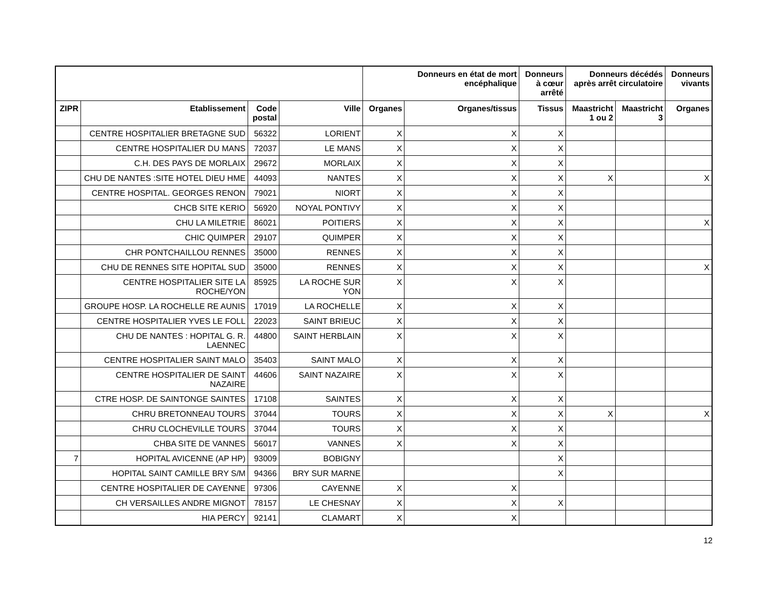| | | | | Donneurs en état de mort encéphalique | | Donneurs à cœur arrêté | Donneurs décédés après arrêt circulatoire | | Donneurs vivants |
| --- | --- | --- | --- | --- | --- | --- | --- | --- | --- |
| ZIPR | Etablissement | Code postal | Ville | Organes | Organes/tissus | Tissus | Maastricht 1 ou 2 | Maastricht 3 | Organes |
| | CENTRE HOSPITALIER BRETAGNE SUD | 56322 | LORIENT | X | X | X | | | |
| | CENTRE HOSPITALIER DU MANS | 72037 | LE MANS | X | X | X | | | |
| | C.H. DES PAYS DE MORLAIX | 29672 | MORLAIX | X | X | X | | | |
| | CHU DE NANTES :SITE HOTEL DIEU HME | 44093 | NANTES | X | X | X | X | | X |
| | CENTRE HOSPITAL. GEORGES RENON | 79021 | NIORT | X | X | X | | | |
| | CHCB SITE KERIO | 56920 | NOYAL PONTIVY | X | X | X | | | |
| | CHU LA MILETRIE | 86021 | POITIERS | X | X | X | | | X |
| | CHIC QUIMPER | 29107 | QUIMPER | X | X | X | | | |
| | CHR PONTCHAILLOU RENNES | 35000 | RENNES | X | X | X | | | |
| | CHU DE RENNES SITE HOPITAL SUD | 35000 | RENNES | X | X | X | | | X |
| | CENTRE HOSPITALIER SITE LA ROCHE/YON | 85925 | LA ROCHE SUR YON | X | X | X | | | |
| | GROUPE HOSP. LA ROCHELLE RE AUNIS | 17019 | LA ROCHELLE | X | X | X | | | |
| | CENTRE HOSPITALIER YVES LE FOLL | 22023 | SAINT BRIEUC | X | X | X | | | |
| | CHU DE NANTES : HOPITAL G. R. LAENNEC | 44800 | SAINT HERBLAIN | X | X | X | | | |
| | CENTRE HOSPITALIER SAINT MALO | 35403 | SAINT MALO | X | X | X | | | |
| | CENTRE HOSPITALIER DE SAINT NAZAIRE | 44606 | SAINT NAZAIRE | X | X | X | | | |
| | CTRE HOSP. DE SAINTONGE SAINTES | 17108 | SAINTES | X | X | X | | | |
| | CHRU BRETONNEAU TOURS | 37044 | TOURS | X | X | X | X | | X |
| | CHRU CLOCHEVILLE TOURS | 37044 | TOURS | X | X | X | | | |
| | CHBA SITE DE VANNES | 56017 | VANNES | X | X | X | | | |
| 7 | HOPITAL AVICENNE (AP HP) | 93009 | BOBIGNY | | | X | | | |
| | HOPITAL SAINT CAMILLE BRY S/M | 94366 | BRY SUR MARNE | | | X | | | |
| | CENTRE HOSPITALIER DE CAYENNE | 97306 | CAYENNE | X | X | | | | |
| | CH VERSAILLES ANDRE MIGNOT | 78157 | LE CHESNAY | X | X | X | | | |
| | HIA PERCY | 92141 | CLAMART | X | X | | | | |
12